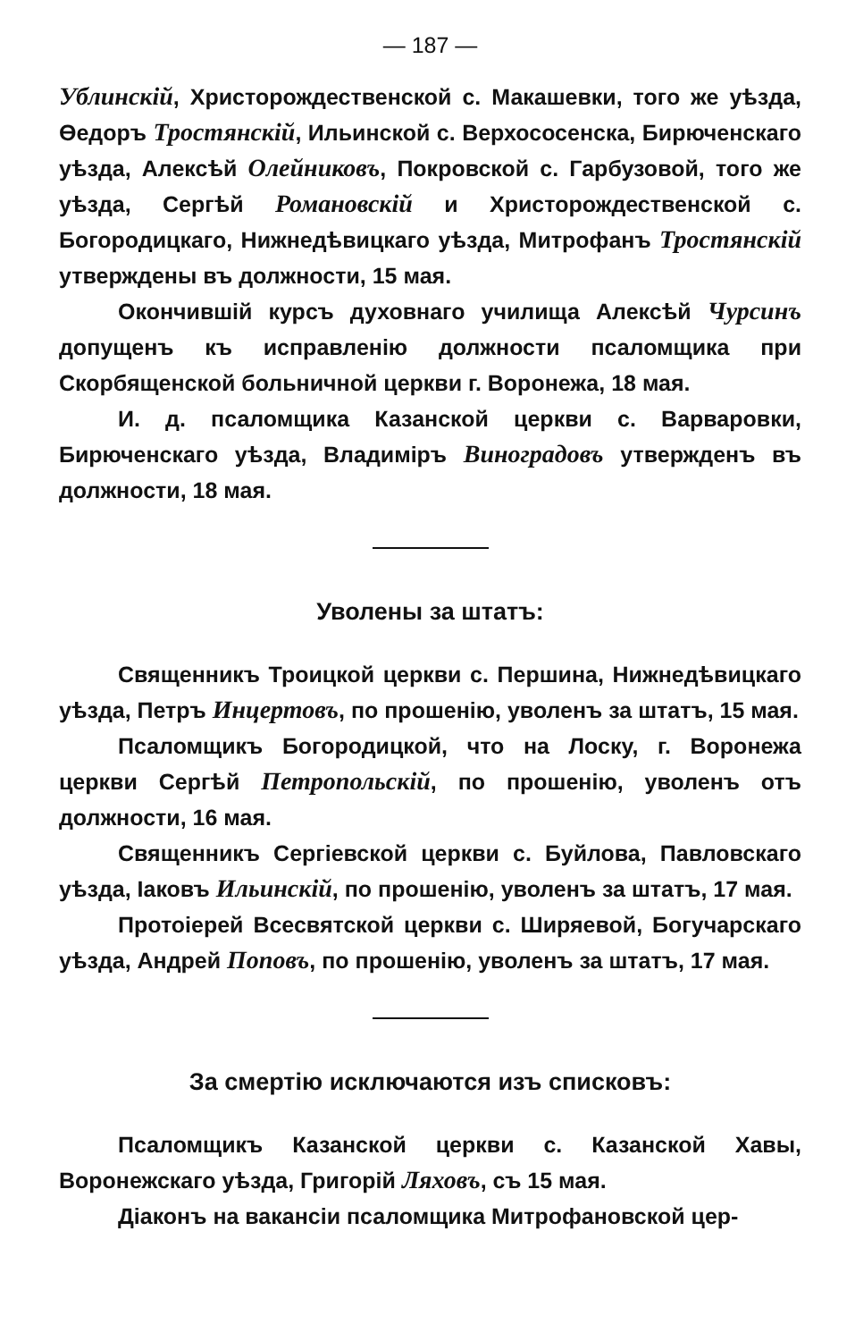— 187 —
Ублинскій, Христорождественской с. Макашевки, того же уѣзда, Өедоръ Тростянскій, Ильинской с. Верхососенска, Бирюченскаго уѣзда, Алексѣй Олейниковъ, Покровской с. Гарбузовой, того же уѣзда, Сергѣй Романовскій и Христорождественской с. Богородицкаго, Нижнедѣвицкаго уѣзда, Митрофанъ Тростянскій утверждены въ должности, 15 мая.
Окончившій курсъ духовнаго училища Алексѣй Чурсинъ допущенъ къ исправленію должности псаломщика при Скорбященской больничной церкви г. Воронежа, 18 мая.
И. д. псаломщика Казанской церкви с. Варваровки, Бирюченскаго уѣзда, Владиміръ Виноградовъ утвержденъ въ должности, 18 мая.
Уволены за штатъ:
Священникъ Троицкой церкви с. Першина, Нижнедѣвицкаго уѣзда, Петръ Инцертовъ, по прошенію, уволенъ за штатъ, 15 мая.
Псаломщикъ Богородицкой, что на Лоску, г. Воронежа церкви Сергѣй Петропольскій, по прошенію, уволенъ отъ должности, 16 мая.
Священникъ Сергіевской церкви с. Буйлова, Павловскаго уѣзда, Іаковъ Ильинскій, по прошенію, уволенъ за штатъ, 17 мая.
Протоіерей Всесвятской церкви с. Ширяевой, Богучарскаго уѣзда, Андрей Поповъ, по прошенію, уволенъ за штатъ, 17 мая.
За смертію исключаются изъ списковъ:
Псаломщикъ Казанской церкви с. Казанской Хавы, Воронежскаго уѣзда, Григорій Ляховъ, съ 15 мая.
Діаконъ на вакансіи псаломщика Митрофановской цер-